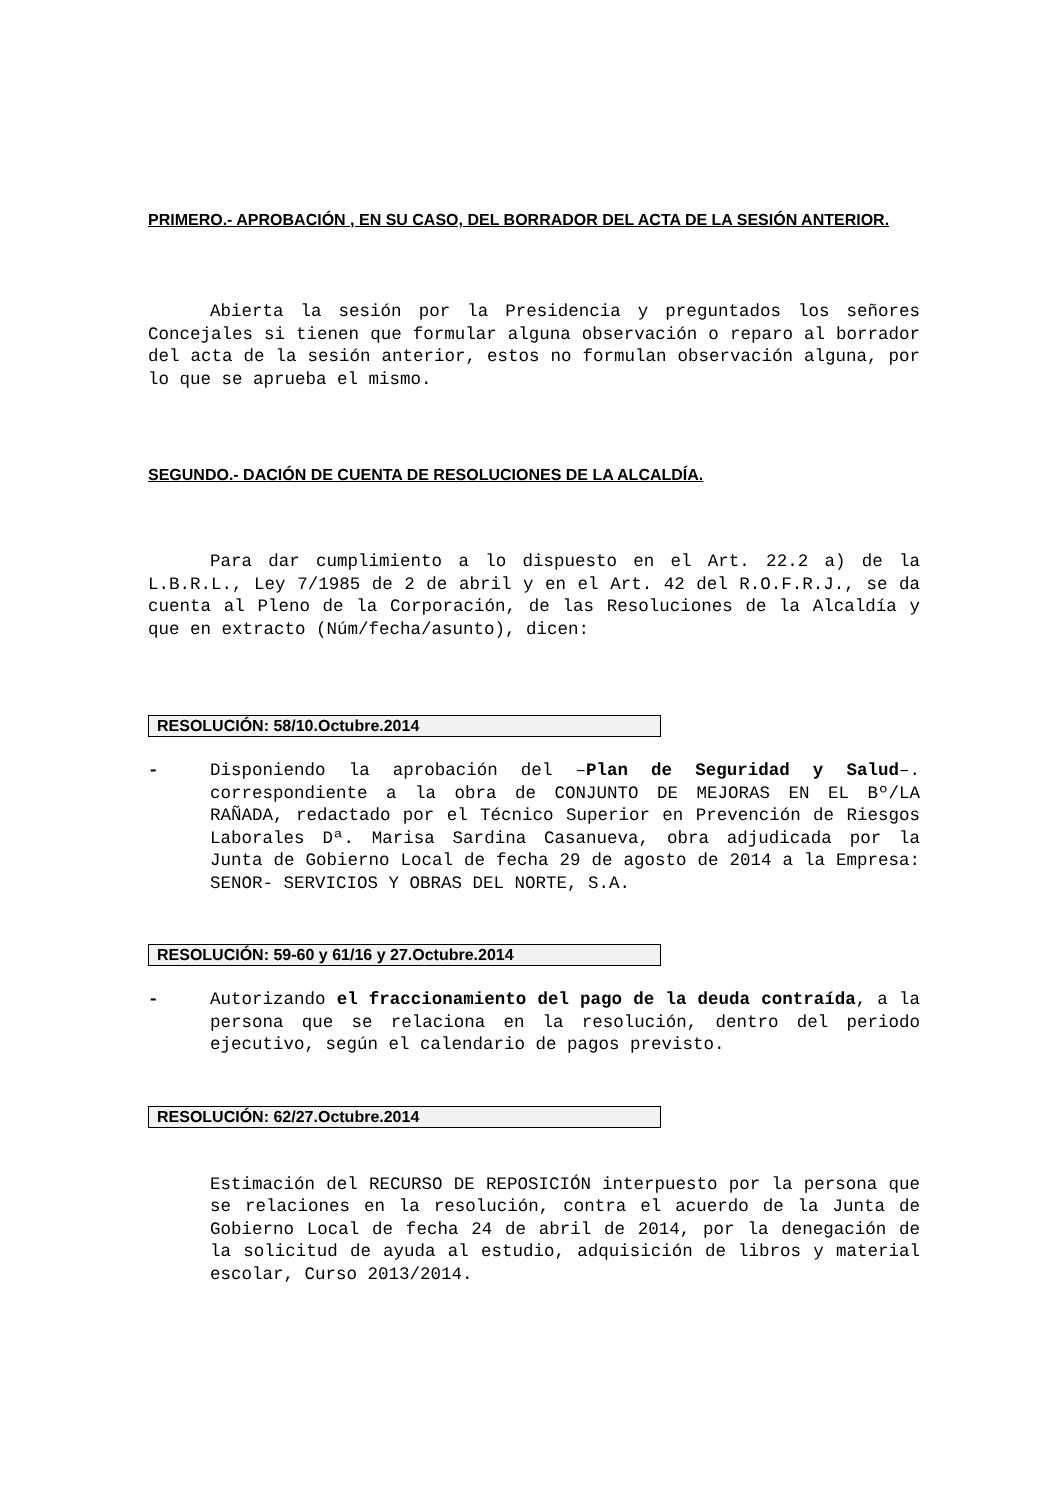PRIMERO.- APROBACIÓN , EN SU CASO, DEL BORRADOR DEL ACTA DE LA SESIÓN ANTERIOR.
Abierta la sesión por la Presidencia y preguntados los señores Concejales si tienen que formular alguna observación o reparo al borrador del acta de la sesión anterior, estos no formulan observación alguna, por lo que se aprueba el mismo.
SEGUNDO.- DACIÓN DE CUENTA DE RESOLUCIONES DE LA ALCALDÍA.
Para dar cumplimiento a lo dispuesto en el Art. 22.2 a) de la L.B.R.L., Ley 7/1985 de 2 de abril y en el Art. 42 del R.O.F.R.J., se da cuenta al Pleno de la Corporación, de las Resoluciones de la Alcaldía y que en extracto (Núm/fecha/asunto), dicen:
RESOLUCIÓN: 58/10.Octubre.2014
- Disponiendo la aprobación del –Plan de Seguridad y Salud–. correspondiente a la obra de CONJUNTO DE MEJORAS EN EL Bº/LA RAÑADA, redactado por el Técnico Superior en Prevención de Riesgos Laborales Dª. Marisa Sardina Casanueva, obra adjudicada por la Junta de Gobierno Local de fecha 29 de agosto de 2014 a la Empresa: SENOR- SERVICIOS Y OBRAS DEL NORTE, S.A.
RESOLUCIÓN: 59-60 y 61/16 y 27.Octubre.2014
- Autorizando el fraccionamiento del pago de la deuda contraída, a la persona que se relaciona en la resolución, dentro del periodo ejecutivo, según el calendario de pagos previsto.
RESOLUCIÓN: 62/27.Octubre.2014
Estimación del RECURSO DE REPOSICIÓN interpuesto por la persona que se relaciones en la resolución, contra el acuerdo de la Junta de Gobierno Local de fecha 24 de abril de 2014, por la denegación de la solicitud de ayuda al estudio, adquisición de libros y material escolar, Curso 2013/2014.